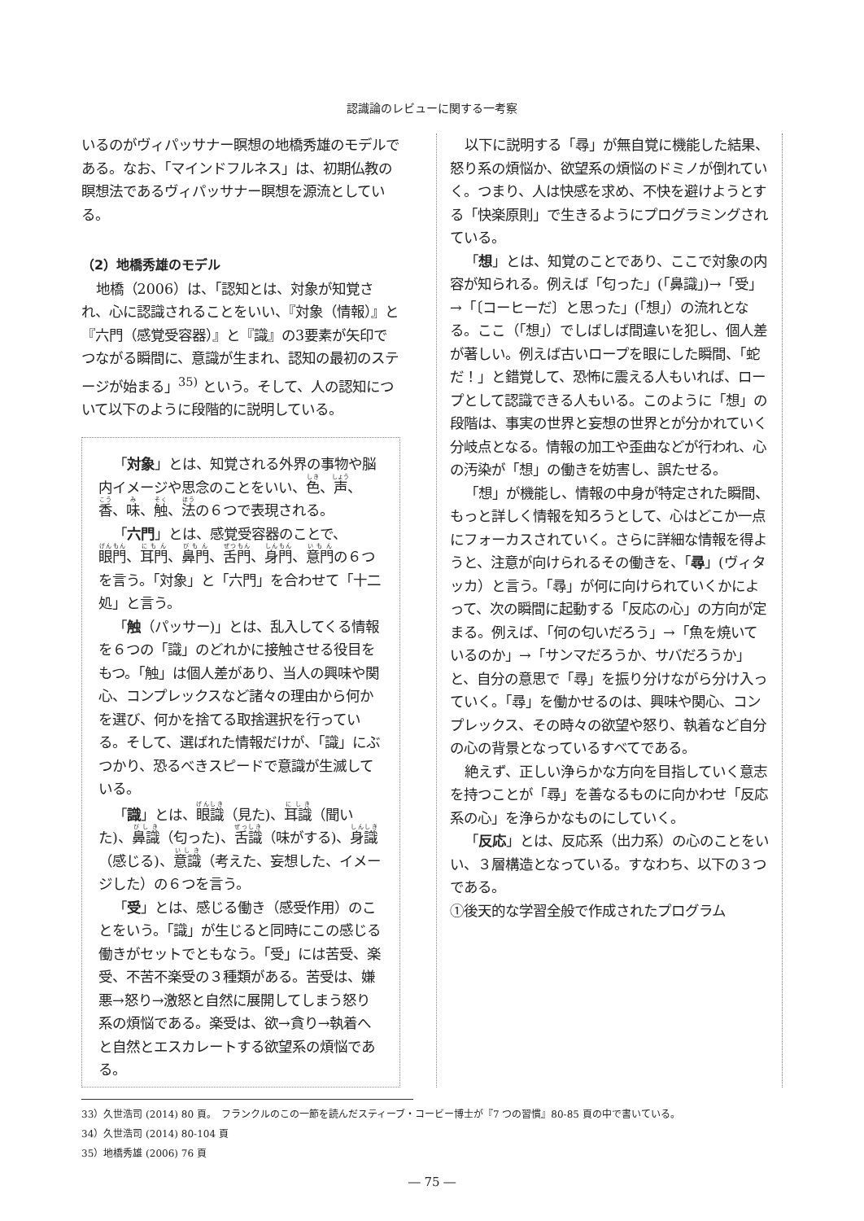認識論のレビューに関する一考察
いるのがヴィパッサナー瞑想の地橋秀雄のモデルである。なお、「マインドフルネス」は、初期仏教の瞑想法であるヴィパッサナー瞑想を源流としている。
（2）地橋秀雄のモデル
地橋（2006）は、「認知とは、対象が知覚され、心に認識されることをいい、『対象（情報）』と『六門（感覚受容器）』と『識』の3要素が矢印でつながる瞬間に、意識が生まれ、認知の最初のステージが始まる」<sup>35)</sup> という。そして、人の認知について以下のように段階的に説明している。
「対象」とは、知覚される外界の事物や脳内イメージや思念のことをいい、色、声、香、味、触、法の６つで表現される。
「六門」とは、感覚受容器のことで、眼門、耳門、鼻門、舌門、身門、意門の６つを言う。「対象」と「六門」を合わせて「十二処」と言う。
「触（パッサー)」とは、乱入してくる情報を６つの「識」のどれかに接触させる役目をもつ。「触」は個人差があり、当人の興味や関心、コンプレックスなど諸々の理由から何かを選び、何かを捨てる取捨選択を行っている。そして、選ばれた情報だけが、「識」にぶつかり、恐るべきスピードで意識が生滅している。
「識」とは、眼識（見た)、耳識（聞いた)、鼻識（匂った)、舌識（味がする)、身識（感じる)、意識（考えた、妄想した、イメージした）の６つを言う。
「受」とは、感じる働き（感受作用）のことをいう。「識」が生じると同時にこの感じる働きがセットでともなう。「受」には苦受、楽受、不苦不楽受の３種類がある。苦受は、嫌悪→怒り→激怒と自然に展開してしまう怒り系の煩悩である。楽受は、欲→貪り→執着へと自然とエスカレートする欲望系の煩悩である。
以下に説明する「尋」が無自覚に機能した結果、怒り系の煩悩か、欲望系の煩悩のドミノが倒れていく。つまり、人は快感を求め、不快を避けようとする「快楽原則」で生きるようにプログラミングされている。
「想」とは、知覚のことであり、ここで対象の内容が知られる。例えば「匂った」(「鼻識」)→「受」→「〔コーヒーだ〕と思った」(「想」）の流れとなる。ここ（「想」）でしばしば間違いを犯し、個人差が著しい。例えば古いロープを眼にした瞬間、「蛇だ！」と錯覚して、恐怖に震える人もいれば、ロープとして認識できる人もいる。このように「想」の段階は、事実の世界と妄想の世界とが分かれていく分岐点となる。情報の加工や歪曲などが行われ、心の汚染が「想」の働きを妨害し、誤たせる。
「想」が機能し、情報の中身が特定された瞬間、もっと詳しく情報を知ろうとして、心はどこか一点にフォーカスされていく。さらに詳細な情報を得ようと、注意が向けられるその働きを、「尋」(ヴィタッカ）と言う。「尋」が何に向けられていくかによって、次の瞬間に起動する「反応の心」の方向が定まる。例えば、「何の匂いだろう」→「魚を焼いているのか」→「サンマだろうか、サバだろうか」と、自分の意思で「尋」を振り分けながら分け入っていく。「尋」を働かせるのは、興味や関心、コンプレックス、その時々の欲望や怒り、執着など自分の心の背景となっているすべてである。
絶えず、正しい浄らかな方向を目指していく意志を持つことが「尋」を善なるものに向かわせ「反応系の心」を浄らかなものにしていく。
「反応」とは、反応系（出力系）の心のことをいい、３層構造となっている。すなわち、以下の３つである。
①後天的な学習全般で作成されたプログラム
33）久世浩司 (2014) 80 頁。　フランクルのこの一節を読んだスティーブ・コービー博士が『7 つの習慣』80-85 頁の中で書いている。
34）久世浩司 (2014) 80-104 頁
35）地橋秀雄 (2006) 76 頁
― 75 ―